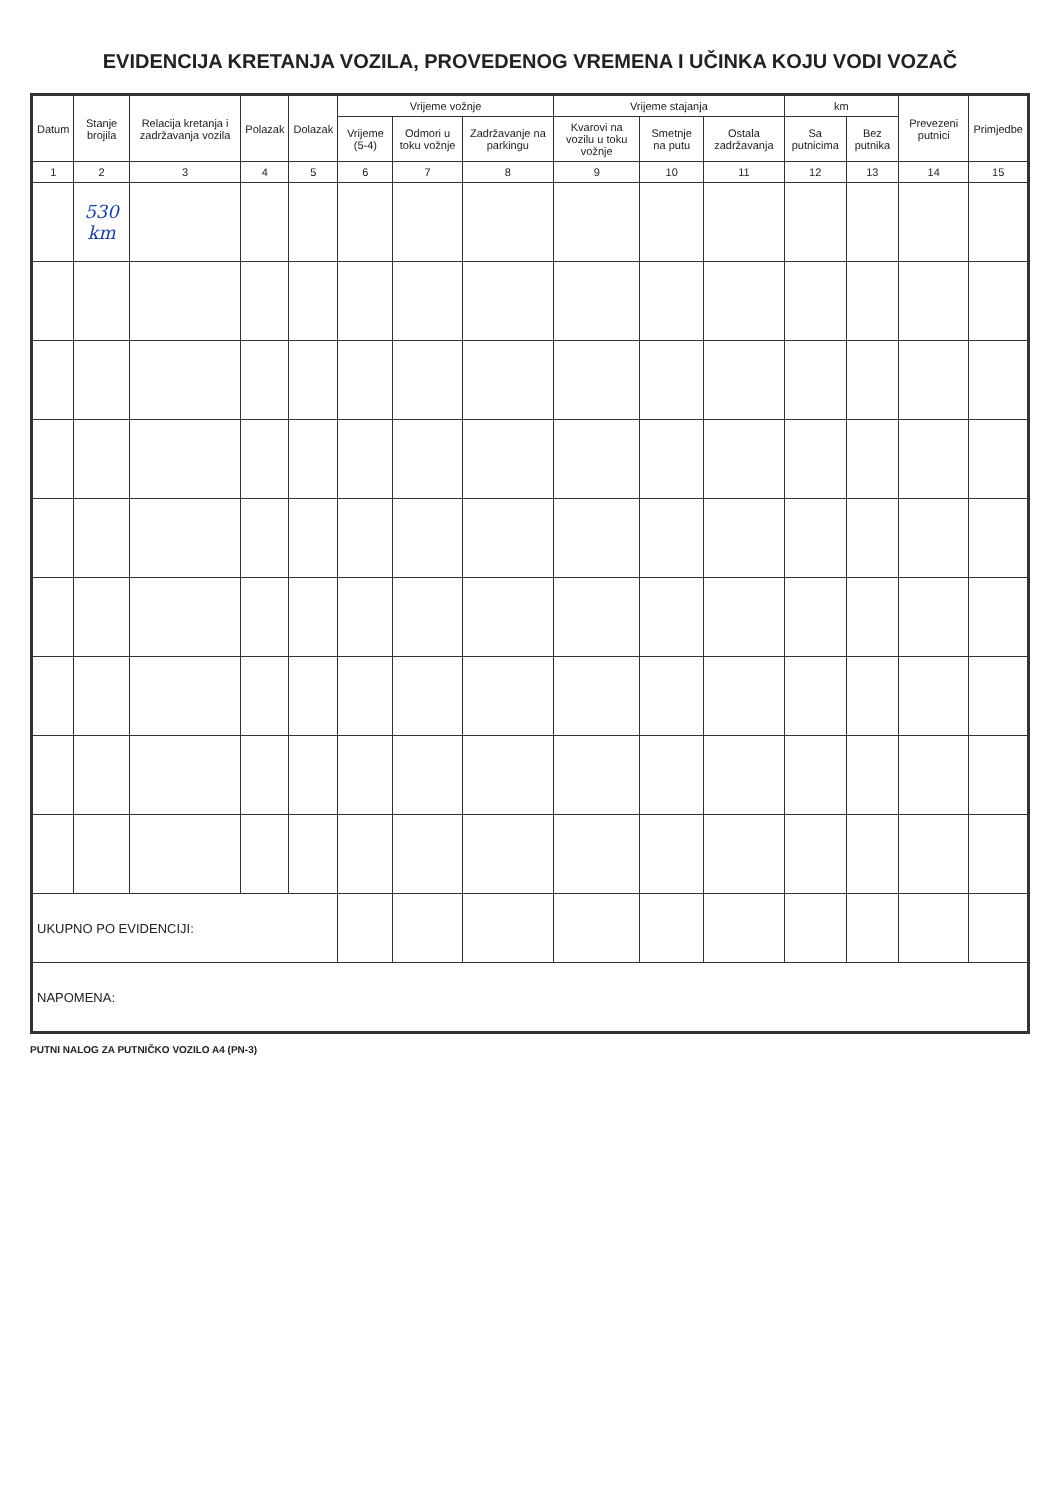EVIDENCIJA KRETANJA VOZILA, PROVEDENOG VREMENA I UČINKA KOJU VODI VOZAČ
| Datum | Stanje brojila | Relacija kretanja i zadržavanja vozila | Polazak | Dolazak | Vrijeme vožnje | | | Vrijeme stajanja | | | km | | Prevezeni putnici | Primjedbe |
| --- | --- | --- | --- | --- | --- | --- | --- | --- | --- | --- | --- | --- | --- | --- |
| | | | | | Vrijeme (5-4) | Odmori u toku vožnje | Zadržavanje na parkingu | Kvarovi na vozilu u toku vožnje | Smetnje na putu | Ostala zadržavanja | Sa putnicima | Bez putnika | | |
| 1 | 2 | 3 | 4 | 5 | 6 | 7 | 8 | 9 | 10 | 11 | 12 | 13 | 14 | 15 |
| | 530 km | | | | | | | | | | | | | |
| UKUPNO PO EVIDENCIJI: | | | | | | | | | | | | | | |
| NAPOMENA: | | | | | | | | | | | | | | |
PUTNI NALOG ZA PUTNIČKO VOZILO A4 (PN-3)